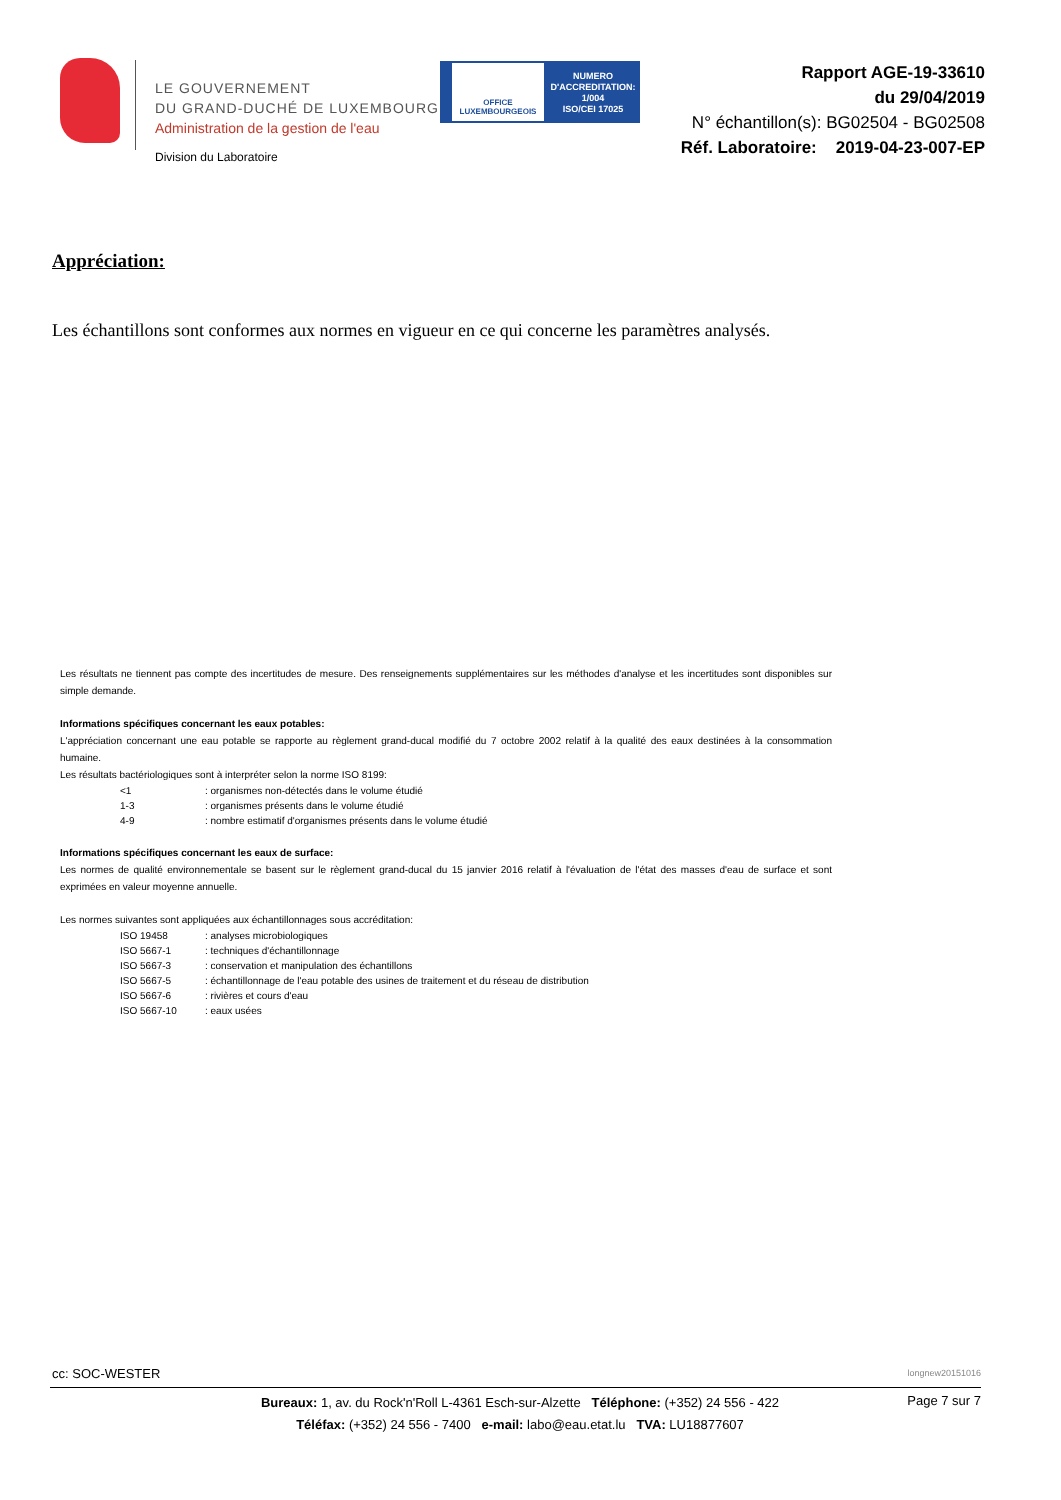LE GOUVERNEMENT
DU GRAND-DUCHÉ DE LUXEMBOURG
Administration de la gestion de l'eau
Division du Laboratoire
OFFICE LUXEMBOURGEOIS
NUMERO D'ACCREDITATION:
1/004
ISO/CEI 17025
Rapport AGE-19-33610
du 29/04/2019
N° échantillon(s): BG02504 - BG02508
Réf. Laboratoire: 2019-04-23-007-EP
Appréciation:
Les échantillons sont conformes aux normes en vigueur en ce qui concerne les paramètres analysés.
Les résultats ne tiennent pas compte des incertitudes de mesure. Des renseignements supplémentaires sur les méthodes d'analyse et les incertitudes sont disponibles sur simple demande.
Informations spécifiques concernant les eaux potables:
L'appréciation concernant une eau potable se rapporte au règlement grand-ducal modifié du 7 octobre 2002 relatif à la qualité des eaux destinées à la consommation humaine.
Les résultats bactériologiques sont à interpréter selon la norme ISO 8199:
<1: organismes non-détectés dans le volume étudié
1-3: organismes présents dans le volume étudié
4-9: nombre estimatif d'organismes présents dans le volume étudié
Informations spécifiques concernant les eaux de surface:
Les normes de qualité environnementale se basent sur le règlement grand-ducal du 15 janvier 2016 relatif à l'évaluation de l'état des masses d'eau de surface et sont exprimées en valeur moyenne annuelle.
Les normes suivantes sont appliquées aux échantillonnages sous accréditation:
ISO 19458: analyses microbiologiques
ISO 5667-1: techniques d'échantillonnage
ISO 5667-3: conservation et manipulation des échantillons
ISO 5667-5: échantillonnage de l'eau potable des usines de traitement et du réseau de distribution
ISO 5667-6: rivières et cours d'eau
ISO 5667-10: eaux usées
cc: SOC-WESTER longnew20151016
Bureaux: 1, av. du Rock'n'Roll L-4361 Esch-sur-Alzette Téléphone: (+352) 24 556 - 422
Téléfax: (+352) 24 556 - 7400 e-mail: labo@eau.etat.lu TVA: LU18877607
Page 7 sur 7